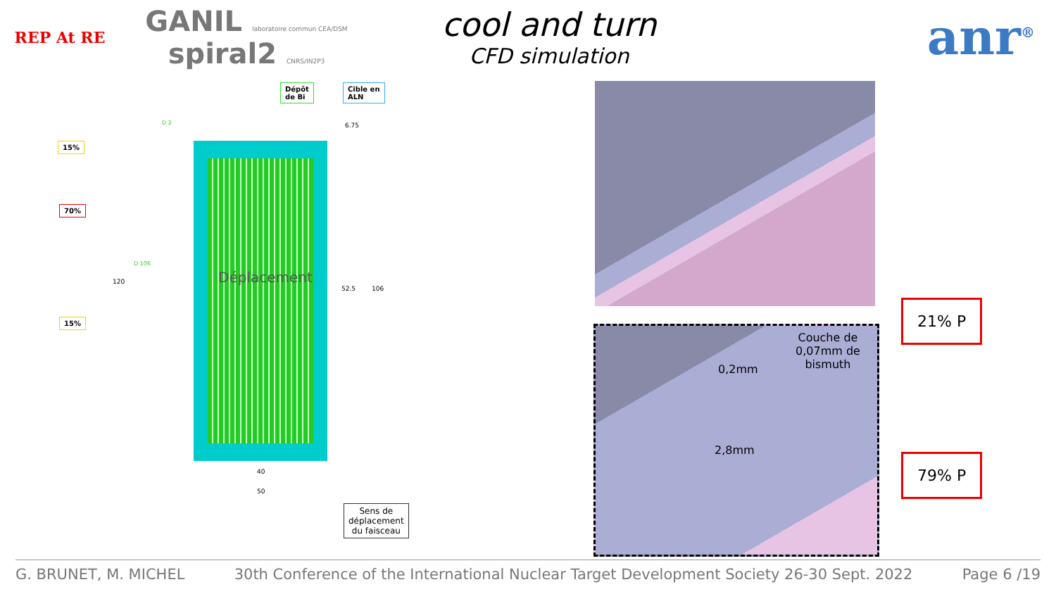REP At RE
GANIL laboratoire commun CEA/DSM spiral2 CNRS/IN2P3
cool and turn
CFD simulation
anr<sup>®</sup>
Dépôt
de Bi
Cible en
ALN
15%
70%
15%
D 2
D 106
120
6.75
52.5 106
Déplacement
40
50
Sens de
déplacement
du faisceau
Couche de
0,07mm de
bismuth
0,2mm
2,8mm
21% P
79% P
G. BRUNET, M. MICHEL 30th Conference of the International Nuclear Target Development Society 26-30 Sept. 2022 Page 6 /19